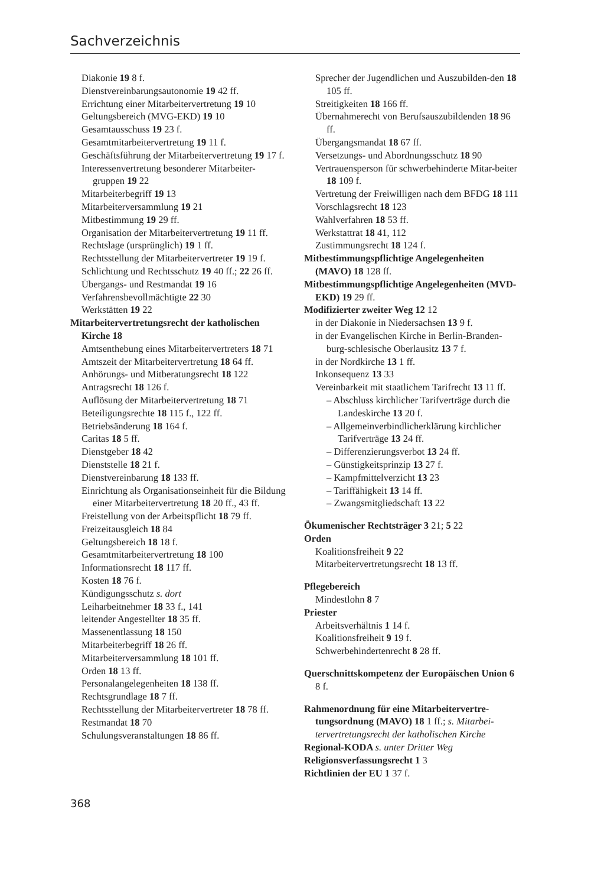Sachverzeichnis
Diakonie 19 8 f.
Dienstvereinbarungsautonomie 19 42 ff.
Errichtung einer Mitarbeitervertretung 19 10
Geltungsbereich (MVG-EKD) 19 10
Gesamtausschuss 19 23 f.
Gesamtmitarbeitervertretung 19 11 f.
Geschäftsführung der Mitarbeitervertretung 19 17 f.
Interessenvertretung besonderer Mitarbeiter-gruppen 19 22
Mitarbeiterbegriff 19 13
Mitarbeiterversammlung 19 21
Mitbestimmung 19 29 ff.
Organisation der Mitarbeitervertretung 19 11 ff.
Rechtslage (ursprünglich) 19 1 ff.
Rechtsstellung der Mitarbeitervertreter 19 19 f.
Schlichtung und Rechtsschutz 19 40 ff.; 22 26 ff.
Übergangs- und Restmandat 19 16
Verfahrensbevollmächtigte 22 30
Werkstätten 19 22
Mitarbeitervertretungsrecht der katholischen Kirche 18
Amtsenthebung eines Mitarbeitervertreters 18 71
Amtszeit der Mitarbeitervertretung 18 64 ff.
Anhörungs- und Mitberatungsrecht 18 122
Antragsrecht 18 126 f.
Auflösung der Mitarbeitervertretung 18 71
Beteiligungsrechte 18 115 f., 122 ff.
Betriebsänderung 18 164 f.
Caritas 18 5 ff.
Dienstgeber 18 42
Dienststelle 18 21 f.
Dienstvereinbarung 18 133 ff.
Einrichtung als Organisationseinheit für die Bildung einer Mitarbeitervertretung 18 20 ff., 43 ff.
Freistellung von der Arbeitspflicht 18 79 ff.
Freizeitausgleich 18 84
Geltungsbereich 18 18 f.
Gesamtmitarbeitervertretung 18 100
Informationsrecht 18 117 ff.
Kosten 18 76 f.
Kündigungsschutz s. dort
Leiharbeitnehmer 18 33 f., 141
leitender Angestellter 18 35 ff.
Massenentlassung 18 150
Mitarbeiterbegriff 18 26 ff.
Mitarbeiterversammlung 18 101 ff.
Orden 18 13 ff.
Personalangelegenheiten 18 138 ff.
Rechtsgrundlage 18 7 ff.
Rechtsstellung der Mitarbeitervertreter 18 78 ff.
Restmandat 18 70
Schulungsveranstaltungen 18 86 ff.
Sprecher der Jugendlichen und Auszubilden-den 18 105 ff.
Streitigkeiten 18 166 ff.
Übernahmerecht von Berufsauszubildenden 18 96 ff.
Übergangsmandat 18 67 ff.
Versetzungs- und Abordnungsschutz 18 90
Vertrauensperson für schwerbehinderte Mitar-beiter 18 109 f.
Vertretung der Freiwilligen nach dem BFDG 18 111
Vorschlagsrecht 18 123
Wahlverfahren 18 53 ff.
Werkstattrat 18 41, 112
Zustimmungsrecht 18 124 f.
Mitbestimmungspflichtige Angelegenheiten (MAVO) 18 128 ff.
Mitbestimmungspflichtige Angelegenheiten (MVD-EKD) 19 29 ff.
Modifizierter zweiter Weg 12 12
in der Diakonie in Niedersachsen 13 9 f.
in der Evangelischen Kirche in Berlin-Branden-burg-schlesische Oberlausitz 13 7 f.
in der Nordkirche 13 1 ff.
Inkonsequenz 13 33
Vereinbarkeit mit staatlichem Tarifrecht 13 11 ff.
– Abschluss kirchlicher Tarifverträge durch die Landeskirche 13 20 f.
– Allgemeinverbindlicherklärung kirchlicher Tarifverträge 13 24 ff.
– Differenzierungsverbot 13 24 ff.
– Günstigkeitsprinzip 13 27 f.
– Kampfmittelverzicht 13 23
– Tariffähigkeit 13 14 ff.
– Zwangsmitgliedschaft 13 22
Ökumenischer Rechtsträger 3 21; 5 22
Orden
Koalitionsfreiheit 9 22
Mitarbeitervertretungsrecht 18 13 ff.
Pflegebereich
Mindestlohn 8 7
Priester
Arbeitsverhältnis 1 14 f.
Koalitionsfreiheit 9 19 f.
Schwerbehindertenrecht 8 28 ff.
Querschnittskompetenz der Europäischen Union 6 8 f.
Rahmenordnung für eine Mitarbeitervertre-tungsordnung (MAVO) 18 1 ff.; s. Mitarbei-tervertretungsrecht der katholischen Kirche
Regional-KODA s. unter Dritter Weg
Religionsverfassungsrecht 1 3
Richtlinien der EU 1 37 f.
368